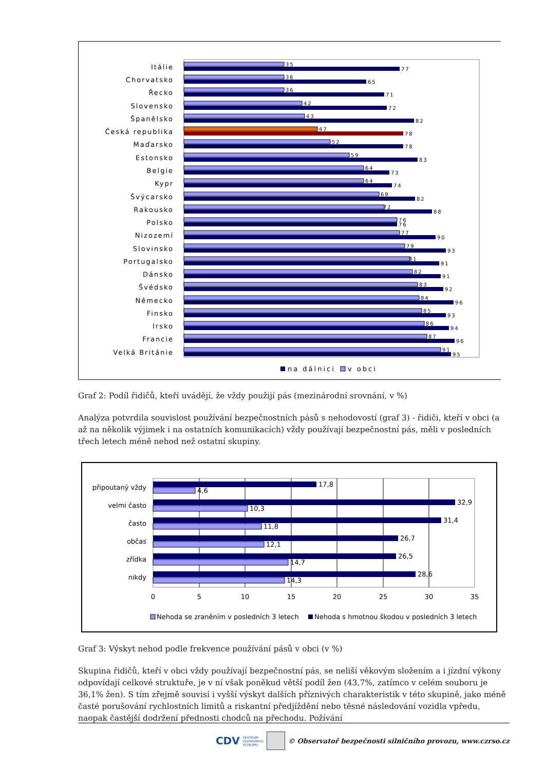Itálie
Chorvatsko
Řecko
Slovensko
Španělsko
Česká republika
Maďarsko
Estonsko
Belgie
Kypr
Švýcarsko
Rakousko
Polsko
Nizozemí
Slovinsko
Portugalsko
Dánsko
Švédsko
Německo
Finsko
Irsko
Francie
Velká Británie
35
77
36
65
36
71
42
72
43
82
47
78
52
78
59
83
64
73
64
74
69
82
72
88
76
76
77
90
79
93
81
91
82
91
83
92
84
96
85
93
86
94
87
96
91
95
na dálnici
v obci
Graf 2: Podíl řidičů, kteří uvádějí, že vždy použijí pás (mezinárodní srovnání, v %)
Analýza potvrdila souvislost používání bezpečnostních pásů s nehodovostí (graf 3) - řidiči, kteří v obci (a až na několik výjimek i na ostatních komunikacích) vždy používají bezpečnostní pás, měli v posledních třech letech méně nehod než ostatní skupiny.
připoutaný vždy
velmi často
často
občas
zřídka
nikdy
17,8
4,6
32,9
10,3
31,4
11,8
26,7
12,1
26,5
14,7
28,6
14,3
0
5
10
15
20
25
30
35
Nehoda se zraněním v posledních 3 letech
Nehoda s hmotnou škodou v posledních 3 letech
Graf 3: Výskyt nehod podle frekvence používání pásů v obci (v %)
Skupina řidičů, kteří v obci vždy používají bezpečnostní pás, se neliší věkovým složením a i jízdní výkony odpovídají celkové struktuře, je v ní však poněkud větší podíl žen (43,7%, zatímco v celém souboru je 36,1% žen). S tím zřejmě souvisí i vyšší výskyt dalších příznivých charakteristik v této skupině, jako méně časté porušování rychlostních limitů a riskantní předjíždění nebo těsné následování vozidla vpředu, naopak častější dodržení přednosti chodců na přechodu. Požívání
CDV CENTRUM
DOPRAVNÍHO
VÝZKUMU © Observatoř bezpečnosti silničního provozu, www.czrso.cz